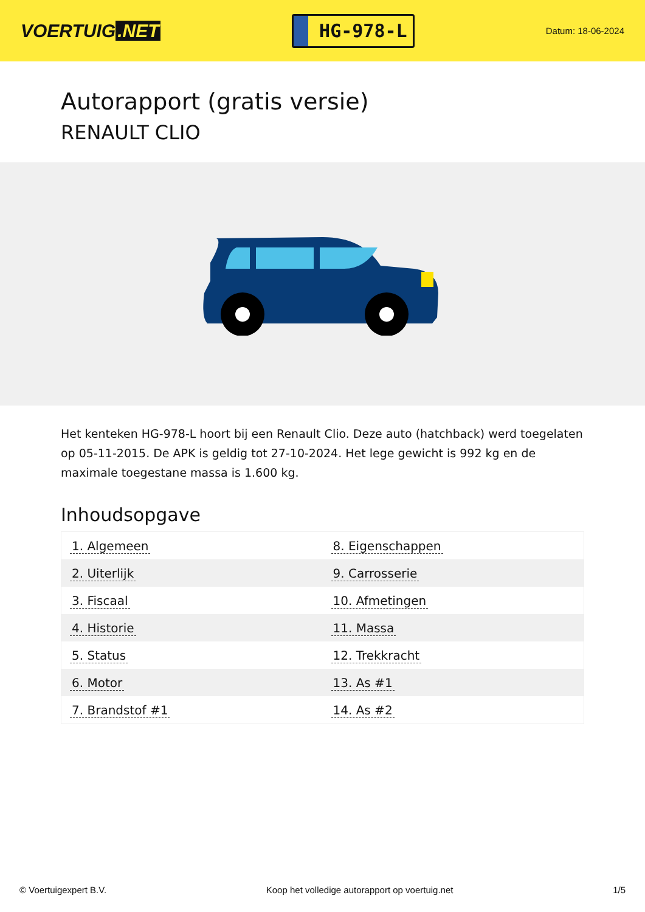VOERTUIG.NET
HG-978-L
Datum: 18-06-2024
Autorapport (gratis versie)
RENAULT CLIO
Het kenteken HG-978-L hoort bij een Renault Clio. Deze auto (hatchback) werd toegelaten op 05-11-2015. De APK is geldig tot 27-10-2024. Het lege gewicht is 992 kg en de maximale toegestane massa is 1.600 kg.
Inhoudsopgave
| 1. Algemeen | 8. Eigenschappen |
| 2. Uiterlijk | 9. Carrosserie |
| 3. Fiscaal | 10. Afmetingen |
| 4. Historie | 11. Massa |
| 5. Status | 12. Trekkracht |
| 6. Motor | 13. As #1 |
| 7. Brandstof #1 | 14. As #2 |
© Voertuigexpert B.V. Koop het volledige autorapport op voertuig.net 1/5